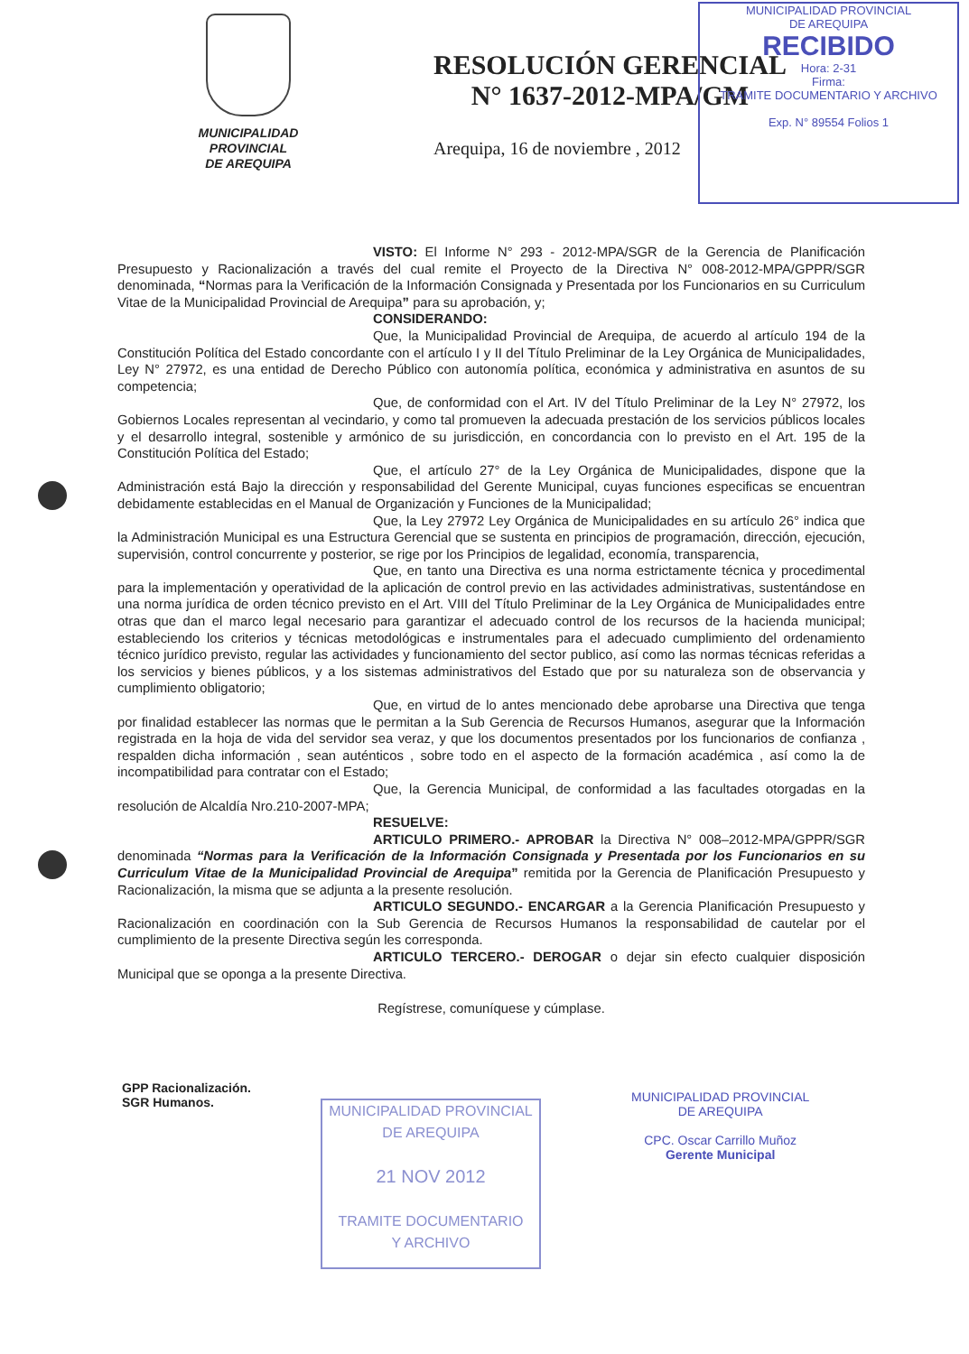MUNICIPALIDAD PROVINCIAL
DE AREQUIPA
RECIBIDO
Hora: 2-31
Firma:
TRAMITE DOCUMENTARIO Y ARCHIVO
Exp. N° 89554 Folios 1
MUNICIPALIDAD
PROVINCIAL
DE AREQUIPA
RESOLUCIÓN GERENCIAL
N° 1637-2012-MPA/GM
Arequipa, 16 de noviembre , 2012
VISTO: El Informe N° 293 - 2012-MPA/SGR de la Gerencia de Planificación Presupuesto y Racionalización a través del cual remite el Proyecto de la Directiva N° 008-2012-MPA/GPPR/SGR denominada, “Normas para la Verificación de la Información Consignada y Presentada por los Funcionarios en su Curriculum Vitae de la Municipalidad Provincial de Arequipa” para su aprobación, y;
CONSIDERANDO:
Que, la Municipalidad Provincial de Arequipa, de acuerdo al artículo 194 de la Constitución Política del Estado concordante con el artículo I y II del Título Preliminar de la Ley Orgánica de Municipalidades, Ley N° 27972, es una entidad de Derecho Público con autonomía política, económica y administrativa en asuntos de su competencia;
Que, de conformidad con el Art. IV del Título Preliminar de la Ley N° 27972, los Gobiernos Locales representan al vecindario, y como tal promueven la adecuada prestación de los servicios públicos locales y el desarrollo integral, sostenible y armónico de su jurisdicción, en concordancia con lo previsto en el Art. 195 de la Constitución Política del Estado;
Que, el artículo 27° de la Ley Orgánica de Municipalidades, dispone que la Administración está Bajo la dirección y responsabilidad del Gerente Municipal, cuyas funciones especificas se encuentran debidamente establecidas en el Manual de Organización y Funciones de la Municipalidad;
Que, la Ley 27972 Ley Orgánica de Municipalidades en su artículo 26° indica que la Administración Municipal es una Estructura Gerencial que se sustenta en principios de programación, dirección, ejecución, supervisión, control concurrente y posterior, se rige por los Principios de legalidad, economía, transparencia,
Que, en tanto una Directiva es una norma estrictamente técnica y procedimental para la implementación y operatividad de la aplicación de control previo en las actividades administrativas, sustentándose en una norma jurídica de orden técnico previsto en el Art. VIII del Título Preliminar de la Ley Orgánica de Municipalidades entre otras que dan el marco legal necesario para garantizar el adecuado control de los recursos de la hacienda municipal; estableciendo los criterios y técnicas metodológicas e instrumentales para el adecuado cumplimiento del ordenamiento técnico jurídico previsto, regular las actividades y funcionamiento del sector publico, así como las normas técnicas referidas a los servicios y bienes públicos, y a los sistemas administrativos del Estado que por su naturaleza son de observancia y cumplimiento obligatorio;
Que, en virtud de lo antes mencionado debe aprobarse una Directiva que tenga por finalidad establecer las normas que le permitan a la Sub Gerencia de Recursos Humanos, asegurar que la Información registrada en la hoja de vida del servidor sea veraz, y que los documentos presentados por los funcionarios de confianza , respalden dicha información , sean auténticos , sobre todo en el aspecto de la formación académica , así como la de incompatibilidad para contratar con el Estado;
Que, la Gerencia Municipal, de conformidad a las facultades otorgadas en la resolución de Alcaldía Nro.210-2007-MPA;
RESUELVE:
ARTICULO PRIMERO.- APROBAR la Directiva N° 008–2012-MPA/GPPR/SGR denominada “Normas para la Verificación de la Información Consignada y Presentada por los Funcionarios en su Curriculum Vitae de la Municipalidad Provincial de Arequipa” remitida por la Gerencia de Planificación Presupuesto y Racionalización, la misma que se adjunta a la presente resolución.
ARTICULO SEGUNDO.- ENCARGAR a la Gerencia Planificación Presupuesto y Racionalización en coordinación con la Sub Gerencia de Recursos Humanos la responsabilidad de cautelar por el cumplimiento de la presente Directiva según les corresponda.
ARTICULO TERCERO.- DEROGAR o dejar sin efecto cualquier disposición Municipal que se oponga a la presente Directiva.
Regístrese, comuníquese y cúmplase.
GPP Racionalización.
SGR Humanos.
MUNICIPALIDAD PROVINCIAL
DE AREQUIPA
21 NOV 2012
TRAMITE DOCUMENTARIO
Y ARCHIVO
MUNICIPALIDAD PROVINCIAL
DE AREQUIPA
CPC. Oscar Carrillo Muñoz
Gerente Municipal